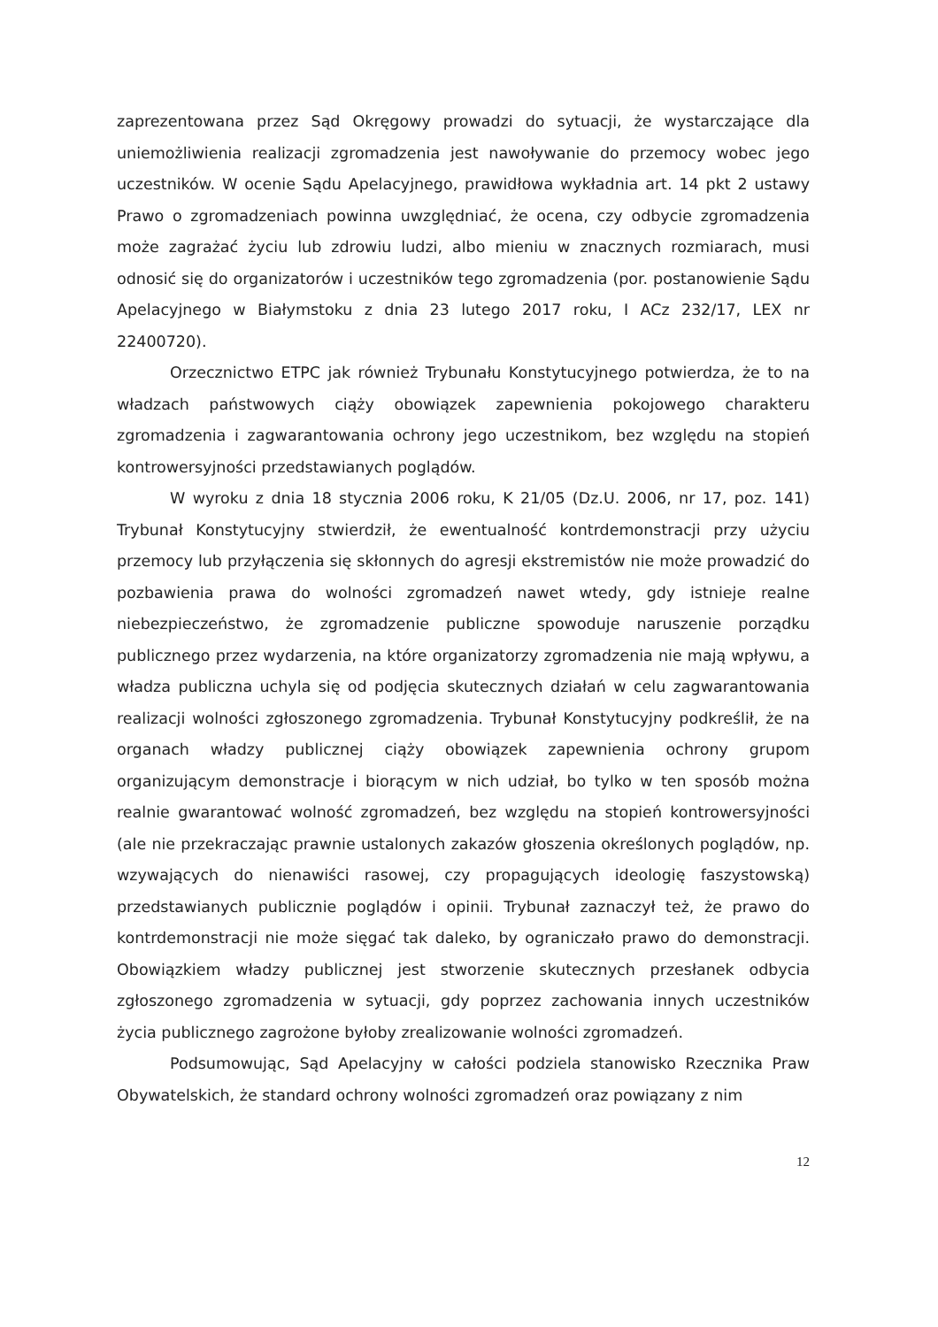zaprezentowana przez Sąd Okręgowy prowadzi do sytuacji, że wystarczające dla uniemożliwienia realizacji zgromadzenia jest nawoływanie do przemocy wobec jego uczestników. W ocenie Sądu Apelacyjnego, prawidłowa wykładnia art. 14 pkt 2 ustawy Prawo o zgromadzeniach powinna uwzględniać, że ocena, czy odbycie zgromadzenia może zagrażać życiu lub zdrowiu ludzi, albo mieniu w znacznych rozmiarach, musi odnosić się do organizatorów i uczestników tego zgromadzenia (por. postanowienie Sądu Apelacyjnego w Białymstoku z dnia 23 lutego 2017 roku, I ACz 232/17, LEX nr 22400720).
Orzecznictwo ETPC jak również Trybunału Konstytucyjnego potwierdza, że to na władzach państwowych ciąży obowiązek zapewnienia pokojowego charakteru zgromadzenia i zagwarantowania ochrony jego uczestnikom, bez względu na stopień kontrowersyjności przedstawianych poglądów.
W wyroku z dnia 18 stycznia 2006 roku, K 21/05 (Dz.U. 2006, nr 17, poz. 141) Trybunał Konstytucyjny stwierdził, że ewentualność kontrdemonstracji przy użyciu przemocy lub przyłączenia się skłonnych do agresji ekstremistów nie może prowadzić do pozbawienia prawa do wolności zgromadzeń nawet wtedy, gdy istnieje realne niebezpieczeństwo, że zgromadzenie publiczne spowoduje naruszenie porządku publicznego przez wydarzenia, na które organizatorzy zgromadzenia nie mają wpływu, a władza publiczna uchyla się od podjęcia skutecznych działań w celu zagwarantowania realizacji wolności zgłoszonego zgromadzenia. Trybunał Konstytucyjny podkreślił, że na organach władzy publicznej ciąży obowiązek zapewnienia ochrony grupom organizującym demonstracje i biorącym w nich udział, bo tylko w ten sposób można realnie gwarantować wolność zgromadzeń, bez względu na stopień kontrowersyjności (ale nie przekraczając prawnie ustalonych zakazów głoszenia określonych poglądów, np. wzywających do nienawiści rasowej, czy propagujących ideologię faszystowską) przedstawianych publicznie poglądów i opinii. Trybunał zaznaczył też, że prawo do kontrdemonstracji nie może sięgać tak daleko, by ograniczało prawo do demonstracji. Obowiązkiem władzy publicznej jest stworzenie skutecznych przesłanek odbycia zgłoszonego zgromadzenia w sytuacji, gdy poprzez zachowania innych uczestników życia publicznego zagrożone byłoby zrealizowanie wolności zgromadzeń.
Podsumowując, Sąd Apelacyjny w całości podziela stanowisko Rzecznika Praw Obywatelskich, że standard ochrony wolności zgromadzeń oraz powiązany z nim
12